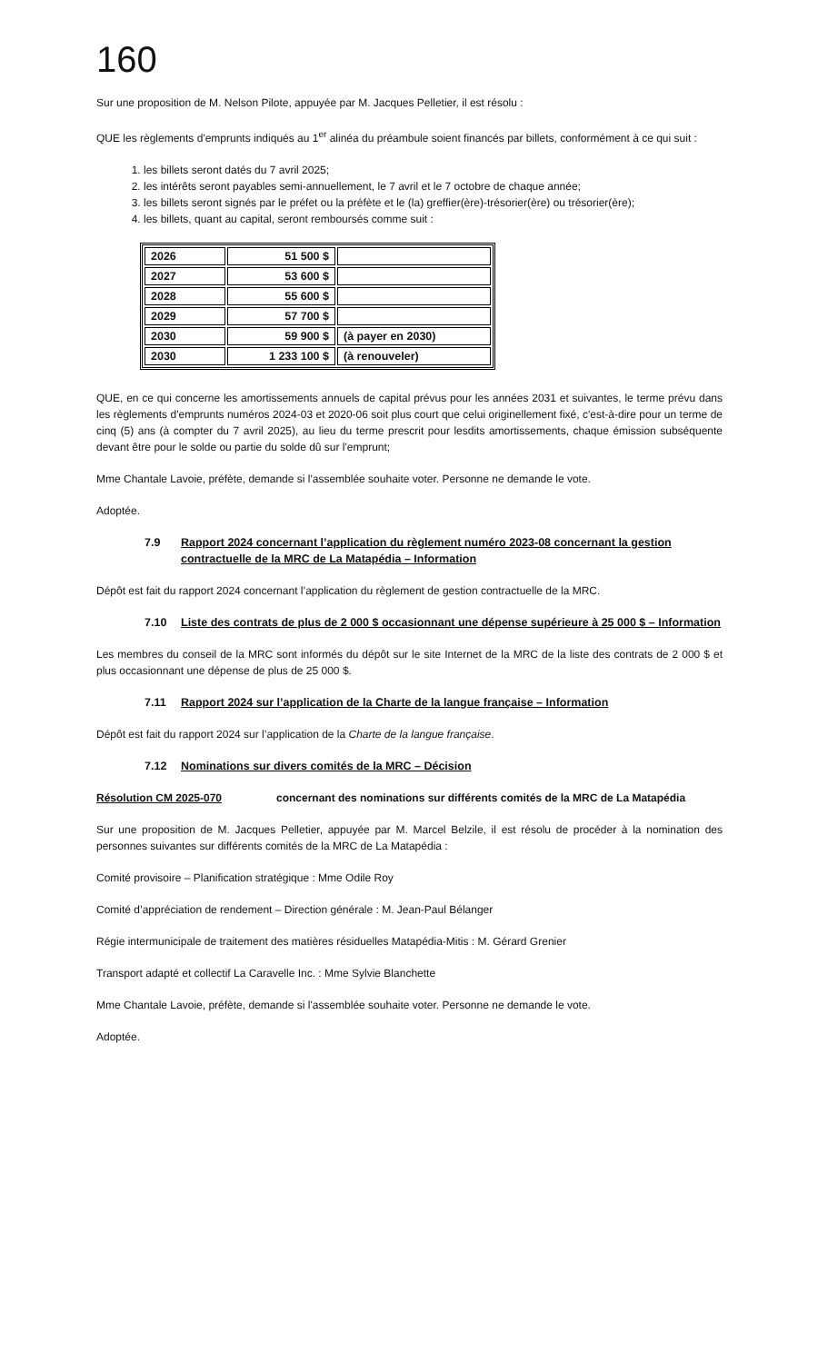160
Sur une proposition de M. Nelson Pilote, appuyée par M. Jacques Pelletier, il est résolu :
QUE les règlements d'emprunts indiqués au 1<sup>er</sup> alinéa du préambule soient financés par billets, conformément à ce qui suit :
1. les billets seront datés du 7 avril 2025;
2. les intérêts seront payables semi-annuellement, le 7 avril et le 7 octobre de chaque année;
3. les billets seront signés par le préfet ou la préfète et le (la) greffier(ère)-trésorier(ère) ou trésorier(ère);
4. les billets, quant au capital, seront remboursés comme suit :
| 2026 | 51 500 $ | |
| 2027 | 53 600 $ | |
| 2028 | 55 600 $ | |
| 2029 | 57 700 $ | |
| 2030 | 59 900 $ | (à payer en 2030) |
| 2030 | 1 233 100 $ | (à renouveler) |
QUE, en ce qui concerne les amortissements annuels de capital prévus pour les années 2031 et suivantes, le terme prévu dans les règlements d'emprunts numéros 2024-03 et 2020-06 soit plus court que celui originellement fixé, c'est-à-dire pour un terme de cinq (5) ans (à compter du 7 avril 2025), au lieu du terme prescrit pour lesdits amortissements, chaque émission subséquente devant être pour le solde ou partie du solde dû sur l'emprunt;
Mme Chantale Lavoie, préfète, demande si l'assemblée souhaite voter. Personne ne demande le vote.
Adoptée.
7.9 Rapport 2024 concernant l’application du règlement numéro 2023-08 concernant la gestion contractuelle de la MRC de La Matapédia – Information
Dépôt est fait du rapport 2024 concernant l’application du règlement de gestion contractuelle de la MRC.
7.10 Liste des contrats de plus de 2 000 $ occasionnant une dépense supérieure à 25 000 $ – Information
Les membres du conseil de la MRC sont informés du dépôt sur le site Internet de la MRC de la liste des contrats de 2 000 $ et plus occasionnant une dépense de plus de 25 000 $.
7.11 Rapport 2024 sur l’application de la Charte de la langue française – Information
Dépôt est fait du rapport 2024 sur l’application de la Charte de la langue française.
7.12 Nominations sur divers comités de la MRC – Décision
Résolution CM 2025-070 concernant des nominations sur différents comités de la MRC de La Matapédia
Sur une proposition de M. Jacques Pelletier, appuyée par M. Marcel Belzile, il est résolu de procéder à la nomination des personnes suivantes sur différents comités de la MRC de La Matapédia :
Comité provisoire – Planification stratégique : Mme Odile Roy
Comité d’appréciation de rendement – Direction générale : M. Jean-Paul Bélanger
Régie intermunicipale de traitement des matières résiduelles Matapédia-Mitis : M. Gérard Grenier
Transport adapté et collectif La Caravelle Inc. : Mme Sylvie Blanchette
Mme Chantale Lavoie, préfète, demande si l'assemblée souhaite voter. Personne ne demande le vote.
Adoptée.